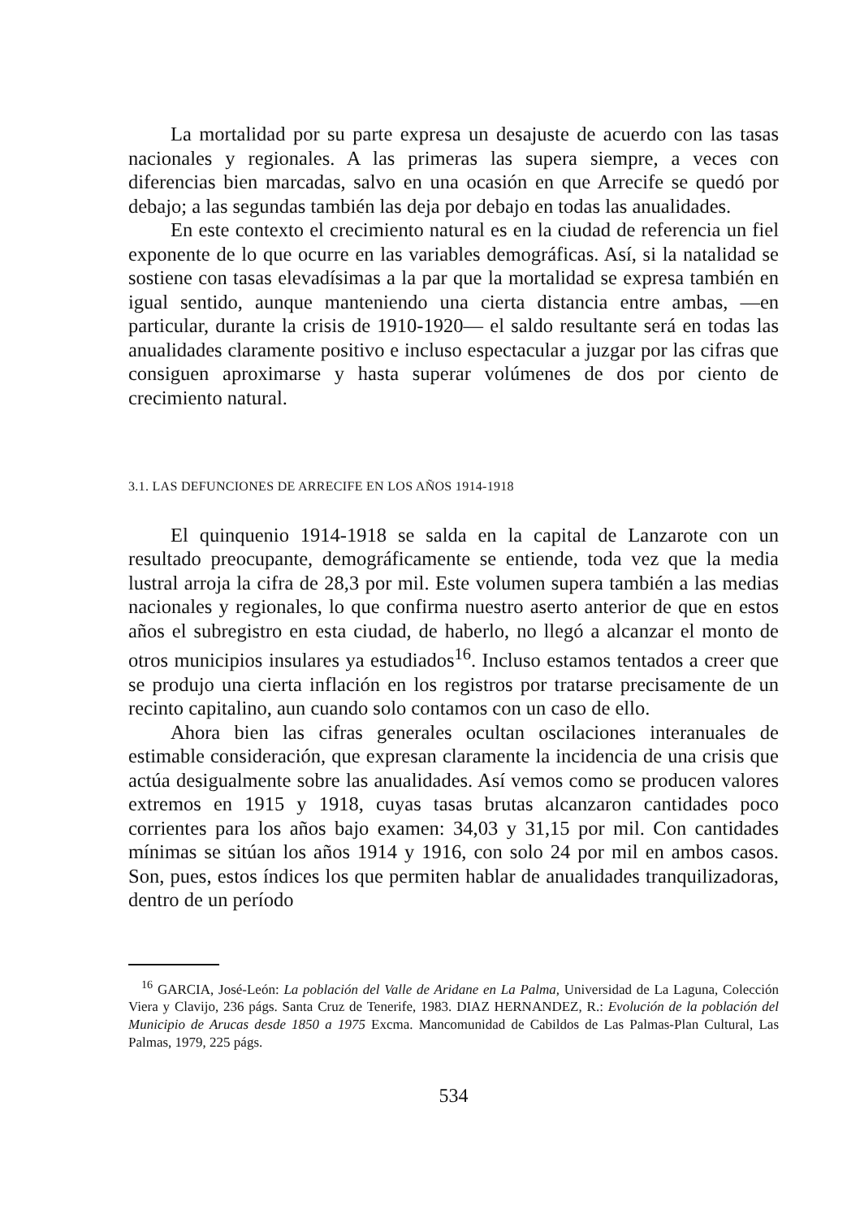La mortalidad por su parte expresa un desajuste de acuerdo con las tasas nacionales y regionales. A las primeras las supera siempre, a veces con diferencias bien marcadas, salvo en una ocasión en que Arrecife se quedó por debajo; a las segundas también las deja por debajo en todas las anualidades.
En este contexto el crecimiento natural es en la ciudad de referencia un fiel exponente de lo que ocurre en las variables demográficas. Así, si la natalidad se sostiene con tasas elevadísimas a la par que la mortalidad se expresa también en igual sentido, aunque manteniendo una cierta distancia entre ambas, —en particular, durante la crisis de 1910-1920— el saldo resultante será en todas las anualidades claramente positivo e incluso espectacular a juzgar por las cifras que consiguen aproximarse y hasta superar volúmenes de dos por ciento de crecimiento natural.
3.1. LAS DEFUNCIONES DE ARRECIFE EN LOS AÑOS 1914-1918
El quinquenio 1914-1918 se salda en la capital de Lanzarote con un resultado preocupante, demográficamente se entiende, toda vez que la media lustral arroja la cifra de 28,3 por mil. Este volumen supera también a las medias nacionales y regionales, lo que confirma nuestro aserto anterior de que en estos años el subregistro en esta ciudad, de haberlo, no llegó a alcanzar el monto de otros municipios insulares ya estudiados<sup>16</sup>. Incluso estamos tentados a creer que se produjo una cierta inflación en los registros por tratarse precisamente de un recinto capitalino, aun cuando solo contamos con un caso de ello.
Ahora bien las cifras generales ocultan oscilaciones interanuales de estimable consideración, que expresan claramente la incidencia de una crisis que actúa desigualmente sobre las anualidades. Así vemos como se producen valores extremos en 1915 y 1918, cuyas tasas brutas alcanzaron cantidades poco corrientes para los años bajo examen: 34,03 y 31,15 por mil. Con cantidades mínimas se sitúan los años 1914 y 1916, con solo 24 por mil en ambos casos. Son, pues, estos índices los que permiten hablar de anualidades tranquilizadoras, dentro de un período
<sup>16</sup> GARCIA, José-León: La población del Valle de Aridane en La Palma, Universidad de La Laguna, Colección Viera y Clavijo, 236 págs. Santa Cruz de Tenerife, 1983. DIAZ HERNANDEZ, R.: Evolución de la población del Municipio de Arucas desde 1850 a 1975 Excma. Mancomunidad de Cabildos de Las Palmas-Plan Cultural, Las Palmas, 1979, 225 págs.
534